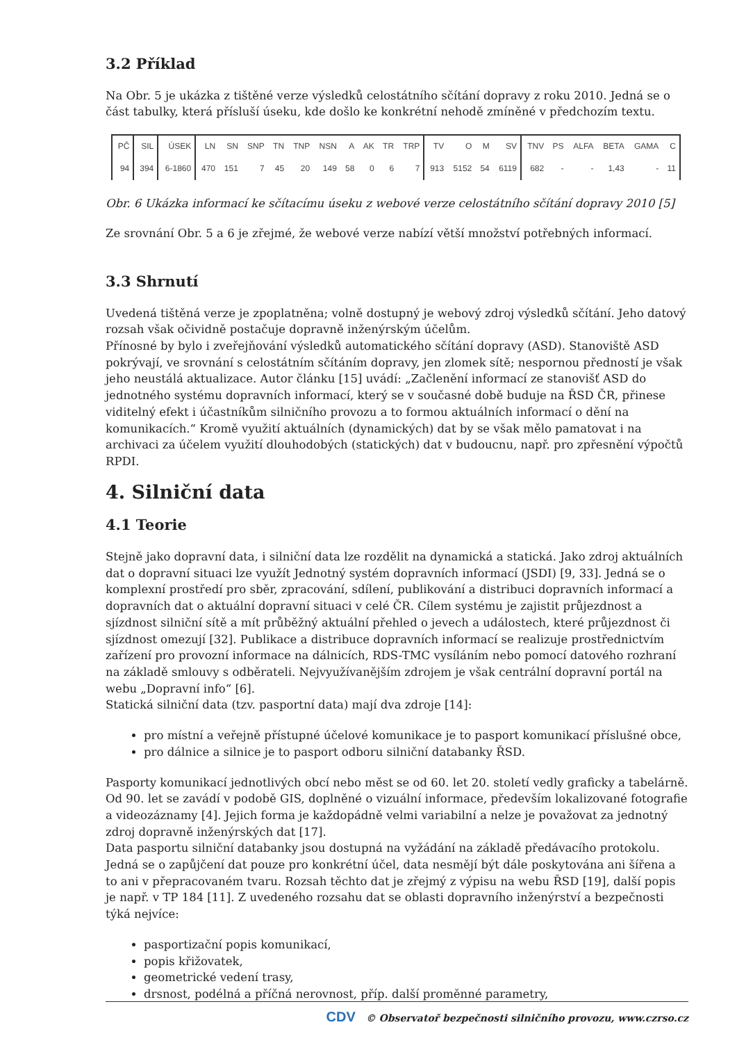3.2 Příklad
Na Obr. 5 je ukázka z tištěné verze výsledků celostátního sčítání dopravy z roku 2010. Jedná se o část tabulky, která přísluší úseku, kde došlo ke konkrétní nehodě zmíněné v předchozím textu.
| PČ | SIL | ÚSEK | LN | SN | SNP | TN | TNP | NSN | A | AK | TR | TRP | TV | O | M | SV | TNV | PS | ALFA | BETA | GAMA | C |
| --- | --- | --- | --- | --- | --- | --- | --- | --- | --- | --- | --- | --- | --- | --- | --- | --- | --- | --- | --- | --- | --- | --- |
| 94 | 394 | 6-1860 | 470 | 151 | 7 | 45 | 20 | 149 | 58 | 0 | 6 | 7 | 913 | 5152 | 54 | 6119 | 682 | - | - | 1,43 | - | 11 |
Obr. 6 Ukázka informací ke sčítacímu úseku z webové verze celostátního sčítání dopravy 2010 [5]
Ze srovnání Obr. 5 a 6 je zřejmé, že webové verze nabízí větší množství potřebných informací.
3.3 Shrnutí
Uvedená tištěná verze je zpoplatněna; volně dostupný je webový zdroj výsledků sčítání. Jeho datový rozsah však očividně postačuje dopravně inženýrským účelům.
Přínosné by bylo i zveřejňování výsledků automatického sčítání dopravy (ASD). Stanoviště ASD pokrývají, ve srovnání s celostátním sčítáním dopravy, jen zlomek sítě; nespornou předností je však jeho neustálá aktualizace. Autor článku [15] uvádí: „Začlenění informací ze stanovišť ASD do jednotného systému dopravních informací, který se v současné době buduje na ŘSD ČR, přinese viditelný efekt i účastníkům silničního provozu a to formou aktuálních informací o dění na komunikacích.“ Kromě využití aktuálních (dynamických) dat by se však mělo pamatovat i na archivaci za účelem využití dlouhodobých (statických) dat v budoucnu, např. pro zpřesnění výpočtů RPDI.
4. Silniční data
4.1 Teorie
Stejně jako dopravní data, i silniční data lze rozdělit na dynamická a statická. Jako zdroj aktuálních dat o dopravní situaci lze využít Jednotný systém dopravních informací (JSDI) [9, 33]. Jedná se o komplexní prostředí pro sběr, zpracování, sdílení, publikování a distribuci dopravních informací a dopravních dat o aktuální dopravní situaci v celé ČR. Cílem systému je zajistit průjezdnost a sjízdnost silniční sítě a mít průběžný aktuální přehled o jevech a událostech, které průjezdnost či sjízdnost omezují [32]. Publikace a distribuce dopravních informací se realizuje prostřednictvím zařízení pro provozní informace na dálnicích, RDS-TMC vysíláním nebo pomocí datového rozhraní na základě smlouvy s odběrateli. Nejvyužívanějším zdrojem je však centrální dopravní portál na webu „Dopravní info“ [6].
Statická silniční data (tzv. pasportní data) mají dva zdroje [14]:
pro místní a veřejně přístupné účelové komunikace je to pasport komunikací příslušné obce,
pro dálnice a silnice je to pasport odboru silniční databanky ŘSD.
Pasporty komunikací jednotlivých obcí nebo měst se od 60. let 20. století vedly graficky a tabelárně. Od 90. let se zavádí v podobě GIS, doplněné o vizuální informace, především lokalizované fotografie a videozáznamy [4]. Jejich forma je každopádně velmi variabilní a nelze je považovat za jednotný zdroj dopravně inženýrských dat [17].
Data pasportu silniční databanky jsou dostupná na vyžádání na základě předávacího protokolu. Jedná se o zapůjčení dat pouze pro konkrétní účel, data nesmějí být dále poskytována ani šířena a to ani v přepracovaném tvaru. Rozsah těchto dat je zřejmý z výpisu na webu ŘSD [19], další popis je např. v TP 184 [11]. Z uvedeného rozsahu dat se oblasti dopravního inženýrství a bezpečnosti týká nejvíce:
pasportizační popis komunikací,
popis křižovatek,
geometrické vedení trasy,
drsnost, podélná a příčná nerovnost, příp. další proměnné parametry,
CDV © Observatoř bezpečnosti silničního provozu, www.czrso.cz